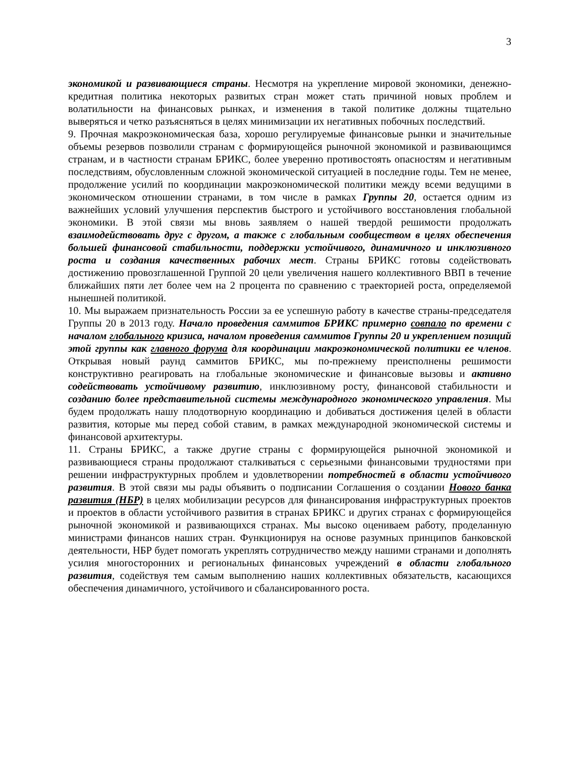3
экономикой и развивающиеся страны. Несмотря на укрепление мировой экономики, денежно-кредитная политика некоторых развитых стран может стать причиной новых проблем и волатильности на финансовых рынках, и изменения в такой политике должны тщательно выверяться и четко разъясняться в целях минимизации их негативных побочных последствий.
9. Прочная макроэкономическая база, хорошо регулируемые финансовые рынки и значительные объемы резервов позволили странам с формирующейся рыночной экономикой и развивающимся странам, и в частности странам БРИКС, более уверенно противостоять опасностям и негативным последствиям, обусловленным сложной экономической ситуацией в последние годы. Тем не менее, продолжение усилий по координации макроэкономической политики между всеми ведущими в экономическом отношении странами, в том числе в рамках Группы 20, остается одним из важнейших условий улучшения перспектив быстрого и устойчивого восстановления глобальной экономики. В этой связи мы вновь заявляем о нашей твердой решимости продолжать взаимодействовать друг с другом, а также с глобальным сообществом в целях обеспечения большей финансовой стабильности, поддержки устойчивого, динамичного и инклюзивного роста и создания качественных рабочих мест. Страны БРИКС готовы содействовать достижению провозглашенной Группой 20 цели увеличения нашего коллективного ВВП в течение ближайших пяти лет более чем на 2 процента по сравнению с траекторией роста, определяемой нынешней политикой.
10. Мы выражаем признательность России за ее успешную работу в качестве страны-председателя Группы 20 в 2013 году. Начало проведения саммитов БРИКС примерно совпало по времени с началом глобального кризиса, началом проведения саммитов Группы 20 и укреплением позиций этой группы как главного форума для координации макроэкономической политики ее членов. Открывая новый раунд саммитов БРИКС, мы по-прежнему преисполнены решимости конструктивно реагировать на глобальные экономические и финансовые вызовы и активно содействовать устойчивому развитию, инклюзивному росту, финансовой стабильности и созданию более представительной системы международного экономического управления. Мы будем продолжать нашу плодотворную координацию и добиваться достижения целей в области развития, которые мы перед собой ставим, в рамках международной экономической системы и финансовой архитектуры.
11. Страны БРИКС, а также другие страны с формирующейся рыночной экономикой и развивающиеся страны продолжают сталкиваться с серьезными финансовыми трудностями при решении инфраструктурных проблем и удовлетворении потребностей в области устойчивого развития. В этой связи мы рады объявить о подписании Соглашения о создании Нового банка развития (НБР) в целях мобилизации ресурсов для финансирования инфраструктурных проектов и проектов в области устойчивого развития в странах БРИКС и других странах с формирующейся рыночной экономикой и развивающихся странах. Мы высоко оцениваем работу, проделанную министрами финансов наших стран. Функционируя на основе разумных принципов банковской деятельности, НБР будет помогать укреплять сотрудничество между нашими странами и дополнять усилия многосторонних и региональных финансовых учреждений в области глобального развития, содействуя тем самым выполнению наших коллективных обязательств, касающихся обеспечения динамичного, устойчивого и сбалансированного роста.